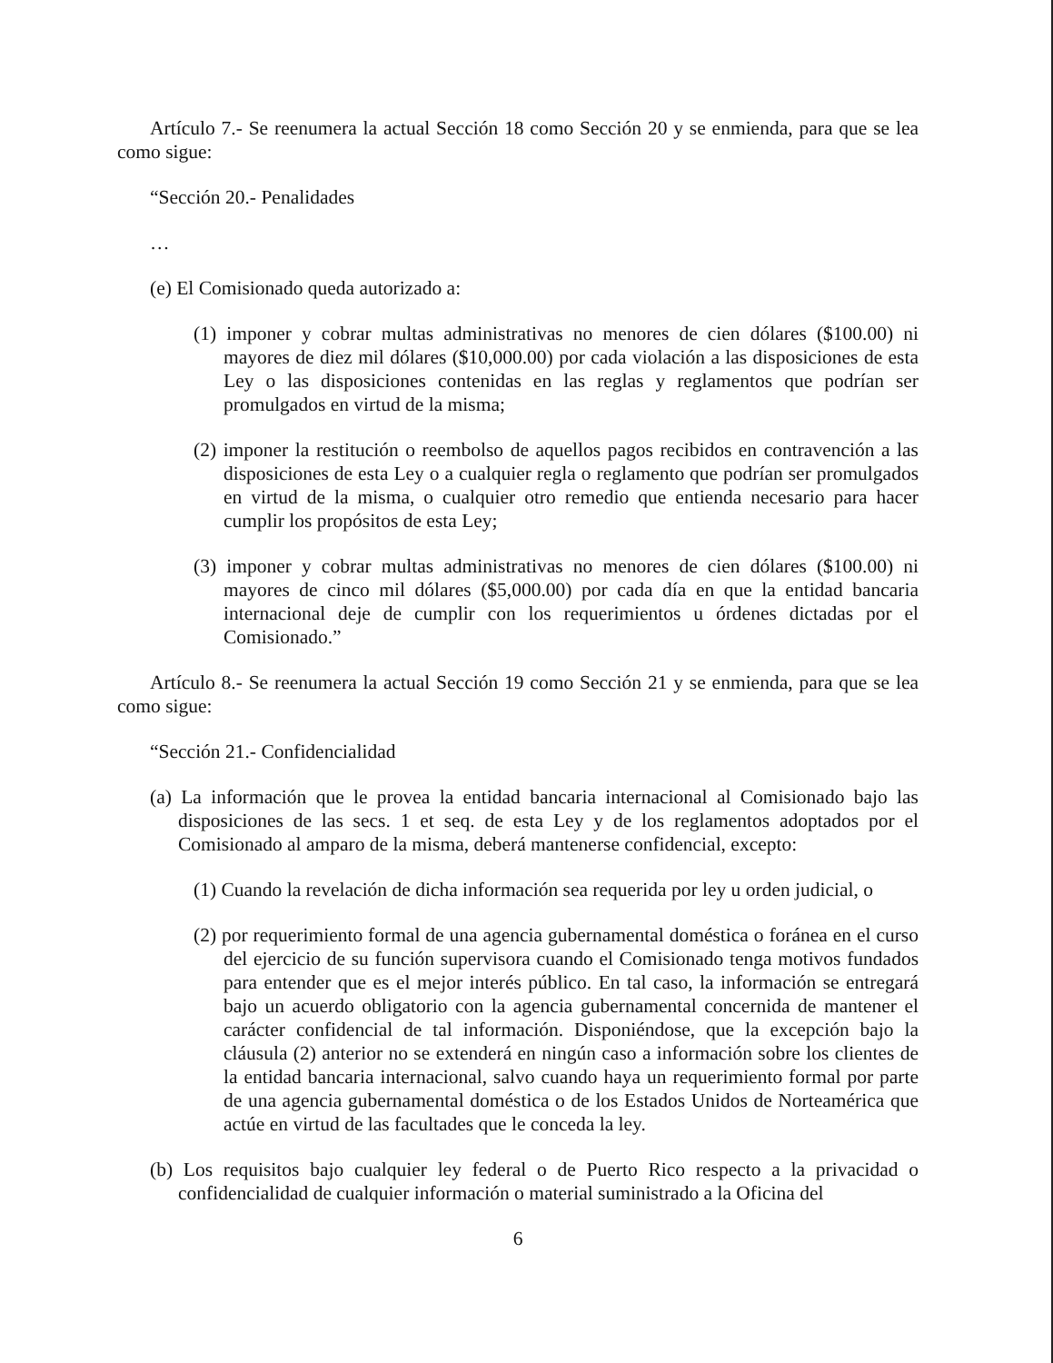Artículo 7.- Se reenumera la actual Sección 18 como Sección 20 y se enmienda, para que se lea como sigue:
“Sección 20.- Penalidades
…
(e) El Comisionado queda autorizado a:
(1) imponer y cobrar multas administrativas no menores de cien dólares ($100.00) ni mayores de diez mil dólares ($10,000.00) por cada violación a las disposiciones de esta Ley o las disposiciones contenidas en las reglas y reglamentos que podrían ser promulgados en virtud de la misma;
(2) imponer la restitución o reembolso de aquellos pagos recibidos en contravención a las disposiciones de esta Ley o a cualquier regla o reglamento que podrían ser promulgados en virtud de la misma, o cualquier otro remedio que entienda necesario para hacer cumplir los propósitos de esta Ley;
(3) imponer y cobrar multas administrativas no menores de cien dólares ($100.00) ni mayores de cinco mil dólares ($5,000.00) por cada día en que la entidad bancaria internacional deje de cumplir con los requerimientos u órdenes dictadas por el Comisionado.”
Artículo 8.- Se reenumera la actual Sección 19 como Sección 21 y se enmienda, para que se lea como sigue:
“Sección 21.- Confidencialidad
(a) La información que le provea la entidad bancaria internacional al Comisionado bajo las disposiciones de las secs. 1 et seq. de esta Ley y de los reglamentos adoptados por el Comisionado al amparo de la misma, deberá mantenerse confidencial, excepto:
(1) Cuando la revelación de dicha información sea requerida por ley u orden judicial, o
(2) por requerimiento formal de una agencia gubernamental doméstica o foránea en el curso del ejercicio de su función supervisora cuando el Comisionado tenga motivos fundados para entender que es el mejor interés público. En tal caso, la información se entregará bajo un acuerdo obligatorio con la agencia gubernamental concernida de mantener el carácter confidencial de tal información. Disponiéndose, que la excepción bajo la cláusula (2) anterior no se extenderá en ningún caso a información sobre los clientes de la entidad bancaria internacional, salvo cuando haya un requerimiento formal por parte de una agencia gubernamental doméstica o de los Estados Unidos de Norteamérica que actúe en virtud de las facultades que le conceda la ley.
(b) Los requisitos bajo cualquier ley federal o de Puerto Rico respecto a la privacidad o confidencialidad de cualquier información o material suministrado a la Oficina del
6